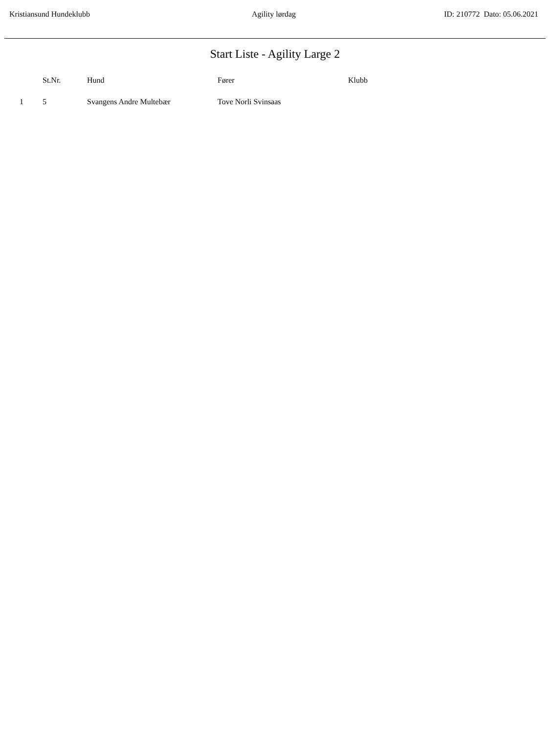Kristiansund Hundeklubb Agility lørdag ID: 210772 Dato: 05.06.2021
Start Liste - Agility Large 2
| | St.Nr. | Hund | Fører | Klubb |
| --- | --- | --- | --- | --- |
| 1 | 5 | Svangens Andre Multebær | Tove Norli Svinsaas | |